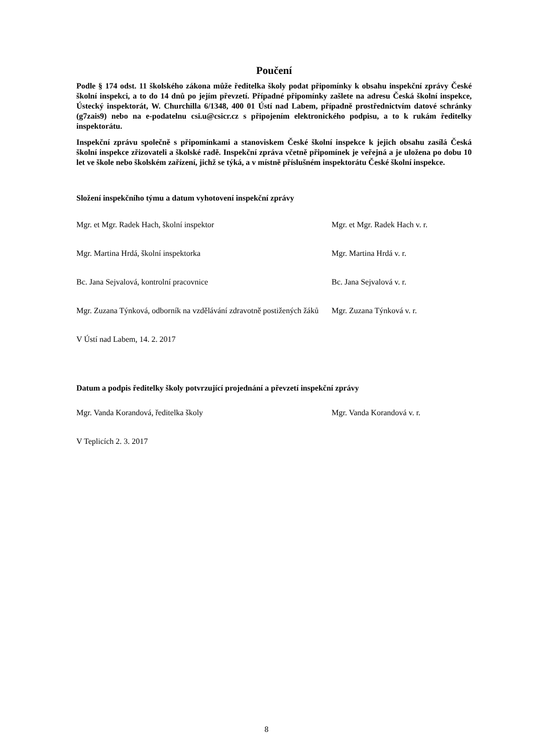Poučení
Podle § 174 odst. 11 školského zákona může ředitelka školy podat připomínky k obsahu inspekční zprávy České školní inspekci, a to do 14 dnů po jejím převzetí. Případné připomínky zašlete na adresu Česká školní inspekce, Ústecký inspektorát, W. Churchilla 6/1348, 400 01 Ústí nad Labem, případně prostřednictvím datové schránky (g7zais9) nebo na e-podatelnu csi.u@csicr.cz s připojením elektronického podpisu, a to k rukám ředitelky inspektorátu.
Inspekční zprávu společně s připomínkami a stanoviskem České školní inspekce k jejich obsahu zasílá Česká školní inspekce zřizovateli a školské radě. Inspekční zpráva včetně připomínek je veřejná a je uložena po dobu 10 let ve škole nebo školském zařízení, jichž se týká, a v místně příslušném inspektorátu České školní inspekce.
Složení inspekčního týmu a datum vyhotovení inspekční zprávy
Mgr. et Mgr. Radek Hach, školní inspektor Mgr. et Mgr. Radek Hach v. r.
Mgr. Martina Hrdá, školní inspektorka Mgr. Martina Hrdá v. r.
Bc. Jana Sejvalová, kontrolní pracovnice Bc. Jana Sejvalová v. r.
Mgr. Zuzana Týnková, odborník na vzdělávání zdravotně postižených žáků
Mgr. Zuzana Týnková v. r.
V Ústí nad Labem, 14. 2. 2017
Datum a podpis ředitelky školy potvrzující projednání a převzetí inspekční zprávy
Mgr. Vanda Korandová, ředitelka školy Mgr. Vanda Korandová v. r.
V Teplicích 2. 3. 2017
8